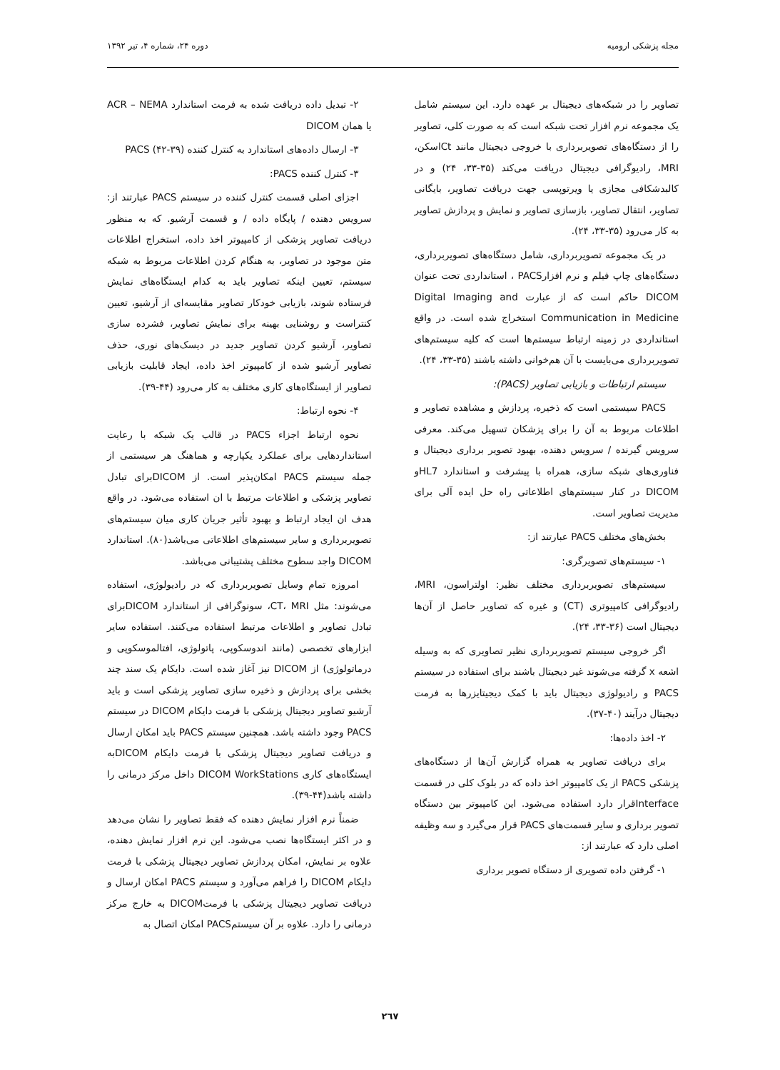مجله پزشکی ارومیه دوره ۲۴، شماره ۴، تیر ۱۳۹۲
تصاویر را در شبکه‌های دیجیتال بر عهده دارد. این سیستم شامل یک مجموعه نرم افزار تحت شبکه است که به صورت کلی، تصاویر را از دستگاه‌های تصویربرداری با خروجی دیجیتال مانند Ctاسکن، MRI، رادیوگرافی دیجیتال دریافت می‌کند (۳۵-۳۳، ۲۴) و در کالبدشکافی مجازی یا ویرتوپسی جهت دریافت تصاویر، بایگانی تصاویر، انتقال تصاویر، بازسازی تصاویر و نمایش و پردازش تصاویر به کار می‌رود (۳۵-۳۳، ۲۴).
در یک مجموعه تصویربرداری، شامل دستگاه‌های تصویربرداری، دستگاه‌های چاپ فیلم و نرم افزارPACS ، استانداردی تحت عنوان DICOM حاکم است که از عبارت Digital Imaging and Communication in Medicine استخراج شده است. در واقع استانداردی در زمینه ارتباط سیستم‌ها است که کلیه سیستم‌های تصویربرداری می‌بایست با آن هم‌خوانی داشته باشند (۳۵-۳۳، ۲۴).
سیستم ارتباطات و بازیابی تصاویر (PACS):
PACS سیستمی است که ذخیره، پردازش و مشاهده تصاویر و اطلاعات مربوط به آن را برای پزشکان تسهیل می‌کند. معرفی سرویس گیرنده / سرویس دهنده، بهبود تصویر برداری دیجیتال و فناوری‌های شبکه سازی، همراه با پیشرفت و استاندارد HL7و DICOM در کنار سیستم‌های اطلاعاتی راه حل ایده آلی برای مدیریت تصاویر است.
بخش‌های مختلف PACS عبارتند از:
۱- سیستم‌های تصویرگری:
سیستم‌های تصویربرداری مختلف نظیر: اولتراسون، MRI، رادیوگرافی کامپیوتری (CT) و غیره که تصاویر حاصل از آن‌ها دیجیتال است (۳۶-۳۳، ۲۴).
اگر خروجی سیستم تصویربرداری نظیر تصاویری که به وسیله اشعه x گرفته می‌شوند غیر دیجیتال باشند برای استفاده در سیستم PACS و رادیولوژی دیجیتال باید با کمک دیجیتایزرها به فرمت دیجیتال درآیند (۴۰-۳۷).
۲- اخذ داده‌ها:
برای دریافت تصاویر به همراه گزارش آن‌ها از دستگاه‌های پزشکی PACS از یک کامپیوتر اخذ داده که در بلوک کلی در قسمت Interfaceقرار دارد استفاده می‌شود. این کامپیوتر بین دستگاه تصویر برداری و سایر قسمت‌های PACS قرار می‌گیرد و سه وظیفه اصلی دارد که عبارتند از:
۱- گرفتن داده تصویری از دستگاه تصویر برداری
۲- تبدیل داده دریافت شده به فرمت استاندارد ACR – NEMA یا همان DICOM
۳- ارسال داده‌های استاندارد به کنترل کننده PACS (۴۲-۳۹)
۳- کنترل کننده PACS:
اجزای اصلی قسمت کنترل کننده در سیستم PACS عبارتند از: سرویس دهنده / پایگاه داده / و قسمت آرشیو. که به منظور دریافت تصاویر پزشکی از کامپیوتر اخذ داده، استخراج اطلاعات متن موجود در تصاویر، به هنگام کردن اطلاعات مربوط به شبکه سیستم، تعیین اینکه تصاویر باید به کدام ایستگاه‌های نمایش فرستاده شوند، بازیابی خودکار تصاویر مقایسه‌ای از آرشیو، تعیین کنتراست و روشنایی بهینه برای نمایش تصاویر، فشرده سازی تصاویر، آرشیو کردن تصاویر جدید در دیسک‌های نوری، حذف تصاویر آرشیو شده از کامپیوتر اخذ داده، ایجاد قابلیت بازیابی تصاویر از ایستگاه‌های کاری مختلف به کار می‌رود (۴۴-۳۹).
۴- نحوه ارتباط:
نحوه ارتباط اجزاء PACS در قالب یک شبکه با رعایت استانداردهایی برای عملکرد یکپارچه و هماهنگ هر سیستمی از جمله سیستم PACS امکان‌پذیر است. از DICOMبرای تبادل تصاویر پزشکی و اطلاعات مرتبط با ان استفاده می‌شود. در واقع هدف ان ایجاد ارتباط و بهبود تأثیر جریان کاری میان سیستم‌های تصویربرداری و سایر سیستم‌های اطلاعاتی می‌باشد(۸۰). استاندارد DICOM واجد سطوح مختلف پشتیبانی می‌باشد.
امروزه تمام وسایل تصویربرداری که در رادیولوژی، استفاده می‌شوند: مثل CT، MRI، سونوگرافی از استاندارد DICOMبرای تبادل تصاویر و اطلاعات مرتبط استفاده می‌کنند. استفاده سایر ابزارهای تخصصی (مانند اندوسکوپی، پاتولوژی، افتالموسکوپی و درماتولوژی) از DICOM نیز آغاز شده است. دایکام یک سند چند بخشی برای پردازش و ذخیره سازی تصاویر پزشکی است و باید آرشیو تصاویر دیجیتال پزشکی با فرمت دایکام DICOM در سیستم PACS وجود داشته باشد. همچنین سیستم PACS باید امکان ارسال و دریافت تصاویر دیجیتال پزشکی با فرمت دایکام DICOMبه ایستگاه‌های کاری DICOM WorkStations داخل مرکز درمانی را داشته باشد(۴۴-۳۹).
ضمناً نرم افزار نمایش دهنده که فقط تصاویر را نشان می‌دهد و در اکثر ایستگاه‌ها نصب می‌شود. این نرم افزار نمایش دهنده، علاوه بر نمایش، امکان پردازش تصاویر دیجیتال پزشکی با فرمت دایکام DICOM را فراهم می‌آورد و سیستم PACS امکان ارسال و دریافت تصاویر دیجیتال پزشکی با فرمتDICOM به خارج مرکز درمانی را دارد. علاوه بر آن سیستمPACS امکان اتصال به
۲٦۷